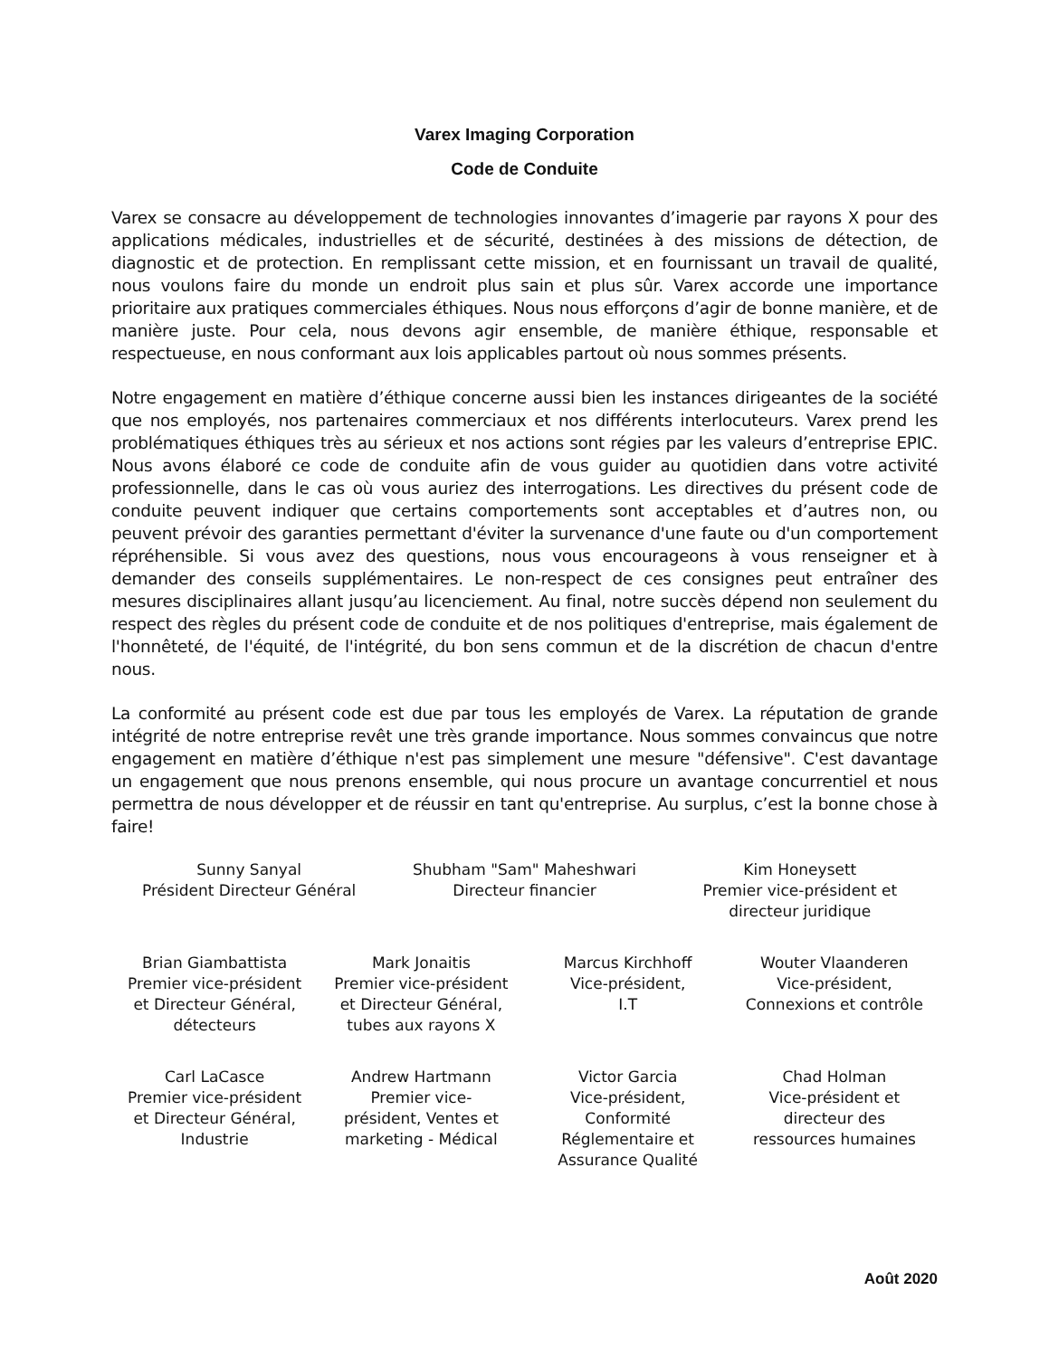Varex Imaging Corporation
Code de Conduite
Varex se consacre au développement de technologies innovantes d’imagerie par rayons X pour des applications médicales, industrielles et de sécurité, destinées à des missions de détection, de diagnostic et de protection. En remplissant cette mission, et en fournissant un travail de qualité, nous voulons faire du monde un endroit plus sain et plus sûr. Varex accorde une importance prioritaire aux pratiques commerciales éthiques. Nous nous efforçons d’agir de bonne manière, et de manière juste. Pour cela, nous devons agir ensemble, de manière éthique, responsable et respectueuse, en nous conformant aux lois applicables partout où nous sommes présents.
Notre engagement en matière d’éthique concerne aussi bien les instances dirigeantes de la société que nos employés, nos partenaires commerciaux et nos différents interlocuteurs. Varex prend les problématiques éthiques très au sérieux et nos actions sont régies par les valeurs d’entreprise EPIC. Nous avons élaboré ce code de conduite afin de vous guider au quotidien dans votre activité professionnelle, dans le cas où vous auriez des interrogations. Les directives du présent code de conduite peuvent indiquer que certains comportements sont acceptables et d’autres non, ou peuvent prévoir des garanties permettant d'éviter la survenance d'une faute ou d'un comportement répréhensible. Si vous avez des questions, nous vous encourageons à vous renseigner et à demander des conseils supplémentaires. Le non-respect de ces consignes peut entraîner des mesures disciplinaires allant jusqu’au licenciement. Au final, notre succès dépend non seulement du respect des règles du présent code de conduite et de nos politiques d'entreprise, mais également de l'honnêteté, de l'équité, de l'intégrité, du bon sens commun et de la discrétion de chacun d'entre nous.
La conformité au présent code est due par tous les employés de Varex. La réputation de grande intégrité de notre entreprise revêt une très grande importance. Nous sommes convaincus que notre engagement en matière d’éthique n'est pas simplement une mesure "défensive". C'est davantage un engagement que nous prenons ensemble, qui nous procure un avantage concurrentiel et nous permettra de nous développer et de réussir en tant qu'entreprise. Au surplus, c’est la bonne chose à faire!
Sunny Sanyal
Président Directeur Général
Shubham "Sam" Maheshwari
Directeur financier
Kim Honeysett
Premier vice-président et
directeur juridique
Brian Giambattista
Premier vice-président
et Directeur Général,
détecteurs
Mark Jonaitis
Premier vice-président
et Directeur Général,
tubes aux rayons X
Marcus Kirchhoff
Vice-président,
I.T
Wouter Vlaanderen
Vice-président,
Connexions et contrôle
Carl LaCasce
Premier vice-président
et Directeur Général,
Industrie
Andrew Hartmann
Premier vice-
président, Ventes et
marketing - Médical
Victor Garcia
Vice-président,
Conformité
Réglementaire et
Assurance Qualité
Chad Holman
Vice-président et
directeur des
ressources humaines
Août 2020